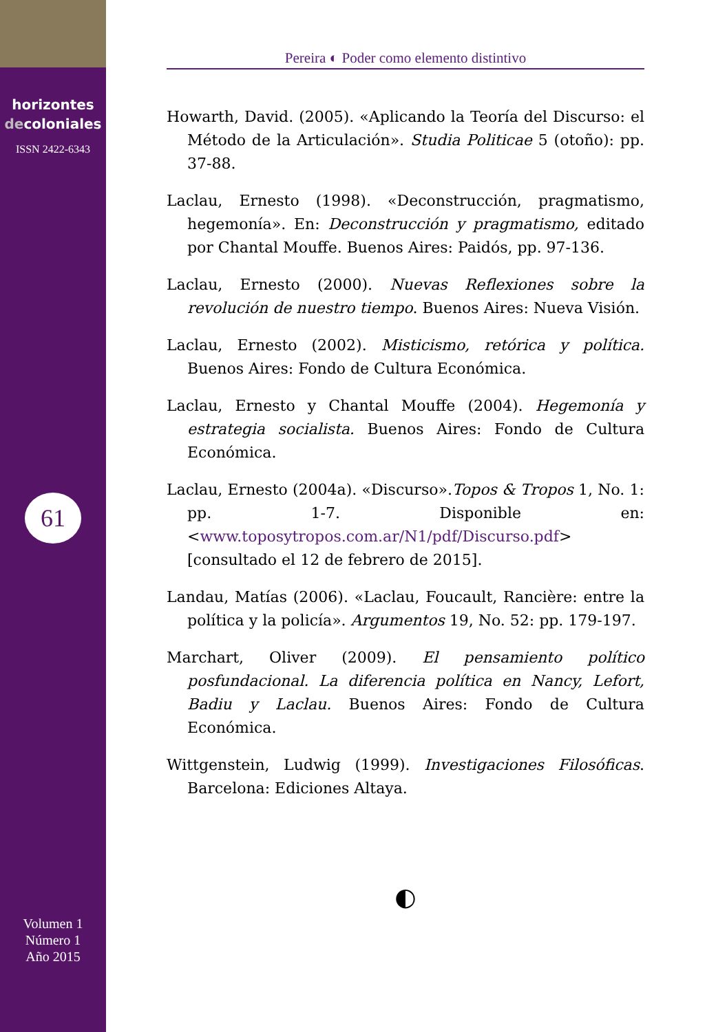horizontes
decoloniales
ISSN 2422-6343
61
Volumen 1
Número 1
Año 2015
Pereira ◐ Poder como elemento distintivo
Howarth, David. (2005). «Aplicando la Teoría del Discurso: el Método de la Articulación». Studia Politicae 5 (otoño): pp. 37-88.
Laclau, Ernesto (1998). «Deconstrucción, pragmatismo, hegemonía». En: Deconstrucción y pragmatismo, editado por Chantal Mouffe. Buenos Aires: Paidós, pp. 97-136.
Laclau, Ernesto (2000). Nuevas Reflexiones sobre la revolución de nuestro tiempo. Buenos Aires: Nueva Visión.
Laclau, Ernesto (2002). Misticismo, retórica y política. Buenos Aires: Fondo de Cultura Económica.
Laclau, Ernesto y Chantal Mouffe (2004). Hegemonía y estrategia socialista. Buenos Aires: Fondo de Cultura Económica.
Laclau, Ernesto (2004a). «Discurso».Topos & Tropos 1, No. 1: pp. 1-7. Disponible en: <www.toposytropos.com.ar/N1/pdf/Discurso.pdf> [consultado el 12 de febrero de 2015].
Landau, Matías (2006). «Laclau, Foucault, Rancière: entre la política y la policía». Argumentos 19, No. 52: pp. 179-197.
Marchart, Oliver (2009). El pensamiento político posfundacional. La diferencia política en Nancy, Lefort, Badiu y Laclau. Buenos Aires: Fondo de Cultura Económica.
Wittgenstein, Ludwig (1999). Investigaciones Filosóficas. Barcelona: Ediciones Altaya.
◐